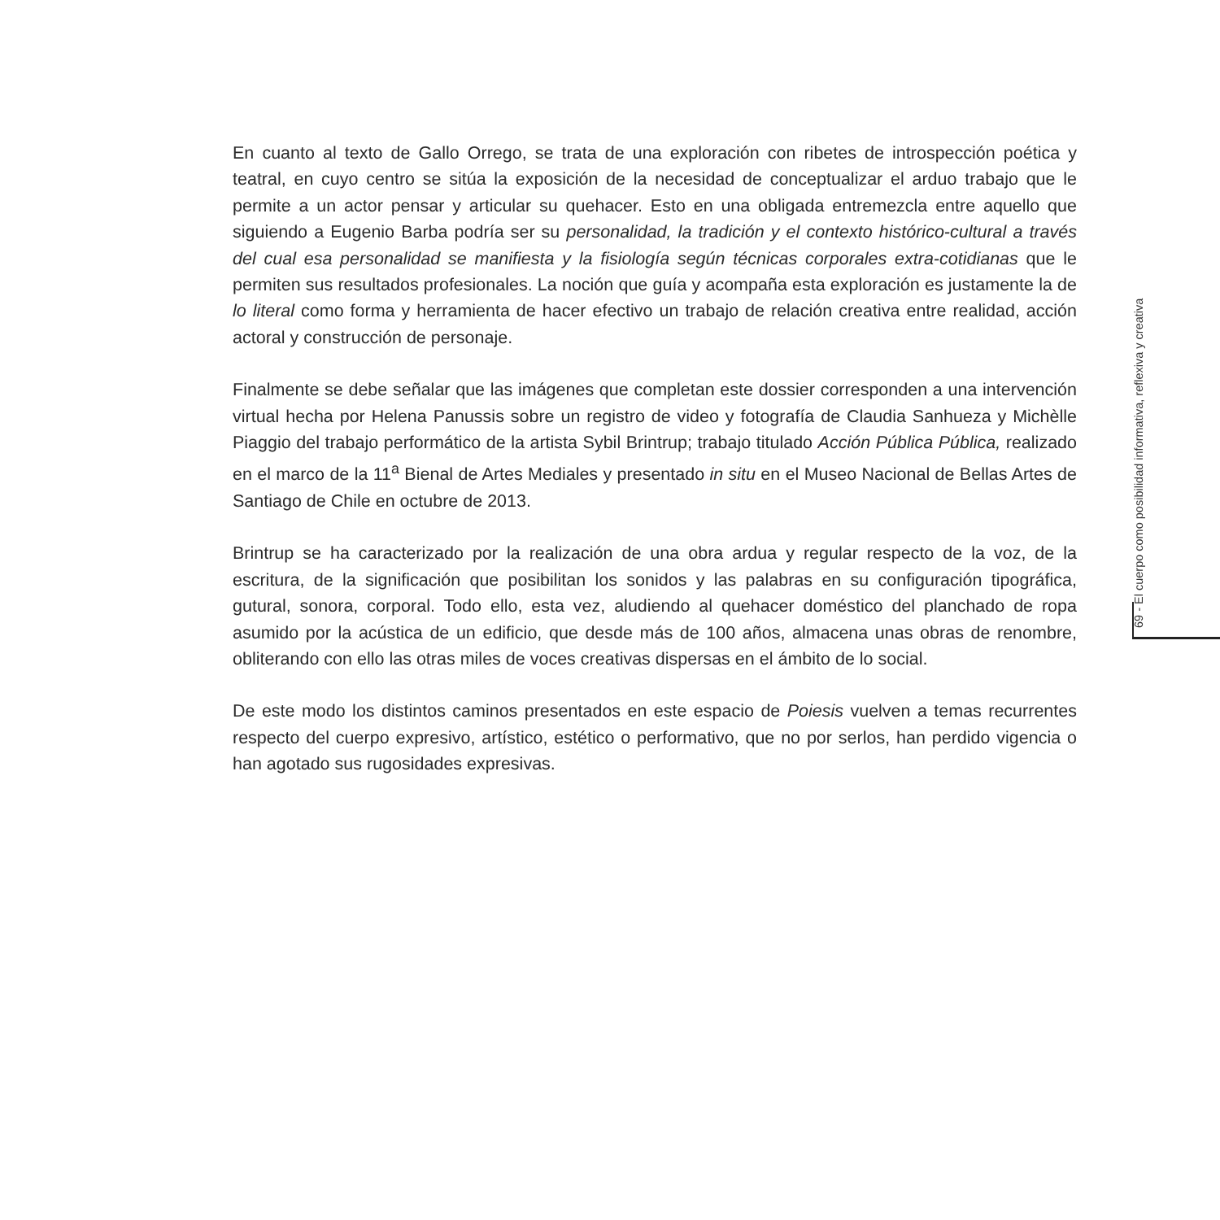En cuanto al texto de Gallo Orrego, se trata de una exploración con ribetes de introspección poética y teatral, en cuyo centro se sitúa la exposición de la necesidad de conceptualizar el arduo trabajo que le permite a un actor pensar y articular su quehacer. Esto en una obligada entremezcla entre aquello que siguiendo a Eugenio Barba podría ser su personalidad, la tradición y el contexto histórico-cultural a través del cual esa personalidad se manifiesta y la fisiología según técnicas corporales extra-cotidianas que le permiten sus resultados profesionales. La noción que guía y acompaña esta exploración es justamente la de lo literal como forma y herramienta de hacer efectivo un trabajo de relación creativa entre realidad, acción actoral y construcción de personaje.
Finalmente se debe señalar que las imágenes que completan este dossier corresponden a una intervención virtual hecha por Helena Panussis sobre un registro de video y fotografía de Claudia Sanhueza y Michèlle Piaggio del trabajo performático de la artista Sybil Brintrup; trabajo titulado Acción Pública Pública, realizado en el marco de la 11<sup>a</sup> Bienal de Artes Mediales y presentado in situ en el Museo Nacional de Bellas Artes de Santiago de Chile en octubre de 2013.
Brintrup se ha caracterizado por la realización de una obra ardua y regular respecto de la voz, de la escritura, de la significación que posibilitan los sonidos y las palabras en su configuración tipográfica, gutural, sonora, corporal. Todo ello, esta vez, aludiendo al quehacer doméstico del planchado de ropa asumido por la acústica de un edificio, que desde más de 100 años, almacena unas obras de renombre, obliterando con ello las otras miles de voces creativas dispersas en el ámbito de lo social.
De este modo los distintos caminos presentados en este espacio de Poiesis vuelven a temas recurrentes respecto del cuerpo expresivo, artístico, estético o performativo, que no por serlos, han perdido vigencia o han agotado sus rugosidades expresivas.
69 - El cuerpo como posibilidad informativa, reflexiva y creativa